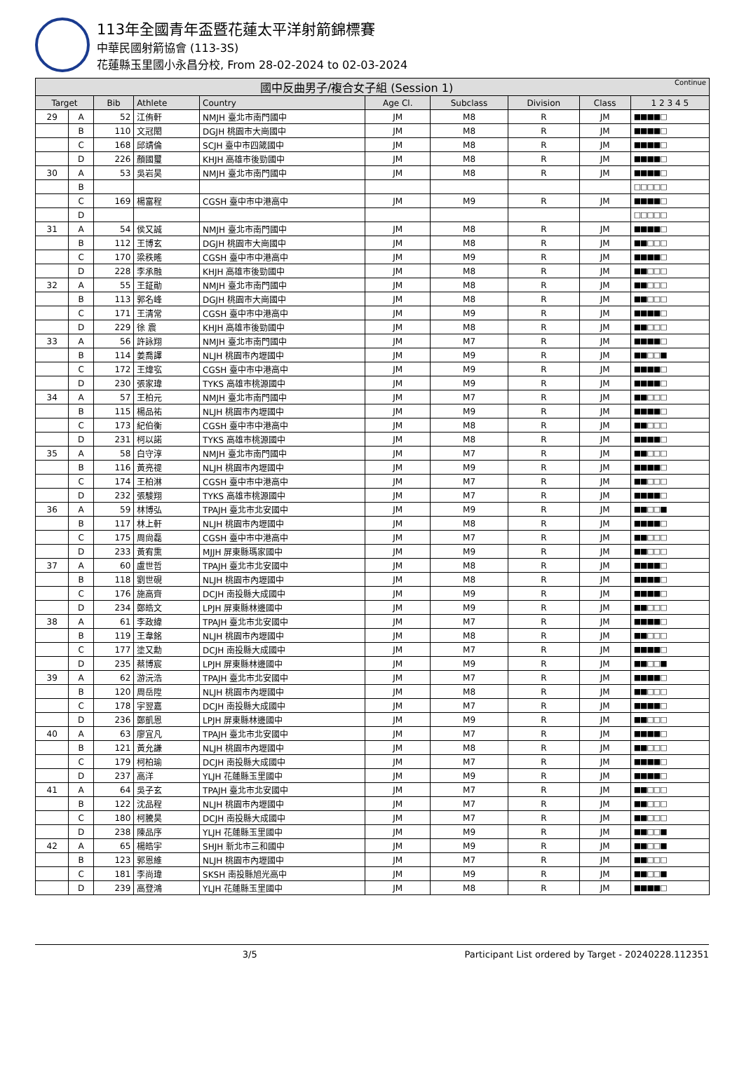113年全國青年盃暨花蓮太平洋射箭錦標賽
中華民國射箭協會 (113-3S)
花蓮縣玉里國小永昌分校, From 28-02-2024 to 02-03-2024
| 國中反曲男子/複合女子組 (Session 1) Continue | | | | | | | | | |
| --- | --- | --- | --- | --- | --- | --- | --- | --- | --- |
| Target | | Bib | Athlete | Country | Age Cl. | Subclass | Division | Class | 1 2 3 4 5 |
| 29 | A | 52 | 江侑軒 | NMJH 臺北市南門國中 | JM | M8 | R | JM | ■■■■□ |
| | B | 110 | 文冠閎 | DGJH 桃園市大崗國中 | JM | M8 | R | JM | ■■■■□ |
| | C | 168 | 邱靖倫 | SCJH 臺中市四箴國中 | JM | M8 | R | JM | ■■■■□ |
| | D | 226 | 顏國璽 | KHJH 高雄市後勁國中 | JM | M8 | R | JM | ■■■■□ |
| 30 | A | 53 | 吳岩昊 | NMJH 臺北市南門國中 | JM | M8 | R | JM | ■■■■□ |
| | B | | | | | | | | □□□□□ |
| | C | 169 | 楊富程 | CGSH 臺中市中港高中 | JM | M9 | R | JM | ■■■■□ |
| | D | | | | | | | | □□□□□ |
| 31 | A | 54 | 侯又誠 | NMJH 臺北市南門國中 | JM | M8 | R | JM | ■■■■□ |
| | B | 112 | 王博玄 | DGJH 桃園市大崗國中 | JM | M8 | R | JM | ■■□□□ |
| | C | 170 | 梁秩暚 | CGSH 臺中市中港高中 | JM | M9 | R | JM | ■■■■□ |
| | D | 228 | 李承融 | KHJH 高雄市後勁國中 | JM | M8 | R | JM | ■■□□□ |
| 32 | A | 55 | 王鉦勛 | NMJH 臺北市南門國中 | JM | M8 | R | JM | ■■□□□ |
| | B | 113 | 郭名峰 | DGJH 桃園市大崗國中 | JM | M8 | R | JM | ■■□□□ |
| | C | 171 | 王清常 | CGSH 臺中市中港高中 | JM | M9 | R | JM | ■■■■□ |
| | D | 229 | 徐 震 | KHJH 高雄市後勁國中 | JM | M8 | R | JM | ■■□□□ |
| 33 | A | 56 | 許詠翔 | NMJH 臺北市南門國中 | JM | M7 | R | JM | ■■■■□ |
| | B | 114 | 姜喬譯 | NLJH 桃園市內壢國中 | JM | M9 | R | JM | ■■□□■ |
| | C | 172 | 王煒宖 | CGSH 臺中市中港高中 | JM | M9 | R | JM | ■■■■□ |
| | D | 230 | 張家瑋 | TYKS 高雄市桃源國中 | JM | M9 | R | JM | ■■■■□ |
| 34 | A | 57 | 王柏元 | NMJH 臺北市南門國中 | JM | M7 | R | JM | ■■□□□ |
| | B | 115 | 楊品祐 | NLJH 桃園市內壢國中 | JM | M9 | R | JM | ■■■■□ |
| | C | 173 | 紀伯衡 | CGSH 臺中市中港高中 | JM | M8 | R | JM | ■■□□□ |
| | D | 231 | 柯以諾 | TYKS 高雄市桃源國中 | JM | M8 | R | JM | ■■■■□ |
| 35 | A | 58 | 白守淳 | NMJH 臺北市南門國中 | JM | M7 | R | JM | ■■□□□ |
| | B | 116 | 黃亮禔 | NLJH 桃園市內壢國中 | JM | M9 | R | JM | ■■■■□ |
| | C | 174 | 王柏淋 | CGSH 臺中市中港高中 | JM | M7 | R | JM | ■■□□□ |
| | D | 232 | 張駿翔 | TYKS 高雄市桃源國中 | JM | M7 | R | JM | ■■■■□ |
| 36 | A | 59 | 林博弘 | TPAJH 臺北市北安國中 | JM | M9 | R | JM | ■■□□■ |
| | B | 117 | 林上軒 | NLJH 桃園市內壢國中 | JM | M8 | R | JM | ■■■■□ |
| | C | 175 | 周尙磊 | CGSH 臺中市中港高中 | JM | M7 | R | JM | ■■□□□ |
| | D | 233 | 黃宥熏 | MJJH 屏東縣瑪家國中 | JM | M9 | R | JM | ■■□□□ |
| 37 | A | 60 | 盧世哲 | TPAJH 臺北市北安國中 | JM | M8 | R | JM | ■■■■□ |
| | B | 118 | 劉世硯 | NLJH 桃園市內壢國中 | JM | M8 | R | JM | ■■■■□ |
| | C | 176 | 施高齊 | DCJH 南投縣大成國中 | JM | M9 | R | JM | ■■■■□ |
| | D | 234 | 鄭皓文 | LPJH 屏東縣林邊國中 | JM | M9 | R | JM | ■■□□□ |
| 38 | A | 61 | 李政緯 | TPAJH 臺北市北安國中 | JM | M7 | R | JM | ■■■■□ |
| | B | 119 | 王韋銘 | NLJH 桃園市內壢國中 | JM | M8 | R | JM | ■■□□□ |
| | C | 177 | 塗又勳 | DCJH 南投縣大成國中 | JM | M7 | R | JM | ■■■■□ |
| | D | 235 | 蔡博宸 | LPJH 屏東縣林邊國中 | JM | M9 | R | JM | ■■□□■ |
| 39 | A | 62 | 游沅浩 | TPAJH 臺北市北安國中 | JM | M7 | R | JM | ■■■■□ |
| | B | 120 | 周岳陞 | NLJH 桃園市內壢國中 | JM | M8 | R | JM | ■■□□□ |
| | C | 178 | 宇翌嘉 | DCJH 南投縣大成國中 | JM | M7 | R | JM | ■■■■□ |
| | D | 236 | 鄭凱恩 | LPJH 屏東縣林邊國中 | JM | M9 | R | JM | ■■□□□ |
| 40 | A | 63 | 廖宜凡 | TPAJH 臺北市北安國中 | JM | M7 | R | JM | ■■■■□ |
| | B | 121 | 黃允謙 | NLJH 桃園市內壢國中 | JM | M8 | R | JM | ■■□□□ |
| | C | 179 | 柯柏瑜 | DCJH 南投縣大成國中 | JM | M7 | R | JM | ■■■■□ |
| | D | 237 | 高洋 | YLJH 花蓮縣玉里國中 | JM | M9 | R | JM | ■■■■□ |
| 41 | A | 64 | 吳子玄 | TPAJH 臺北市北安國中 | JM | M7 | R | JM | ■■□□□ |
| | B | 122 | 沈品程 | NLJH 桃園市內壢國中 | JM | M7 | R | JM | ■■□□□ |
| | C | 180 | 柯騰昊 | DCJH 南投縣大成國中 | JM | M7 | R | JM | ■■□□□ |
| | D | 238 | 陳品序 | YLJH 花蓮縣玉里國中 | JM | M9 | R | JM | ■■□□■ |
| 42 | A | 65 | 楊皓宇 | SHJH 新北市三和國中 | JM | M9 | R | JM | ■■□□■ |
| | B | 123 | 郭恩維 | NLJH 桃園市內壢國中 | JM | M7 | R | JM | ■■□□□ |
| | C | 181 | 李尚瑋 | SKSH 南投縣旭光高中 | JM | M9 | R | JM | ■■□□■ |
| | D | 239 | 高登鴻 | YLJH 花蓮縣玉里國中 | JM | M8 | R | JM | ■■■■□ |
3/5 Participant List ordered by Target - 20240228.112351